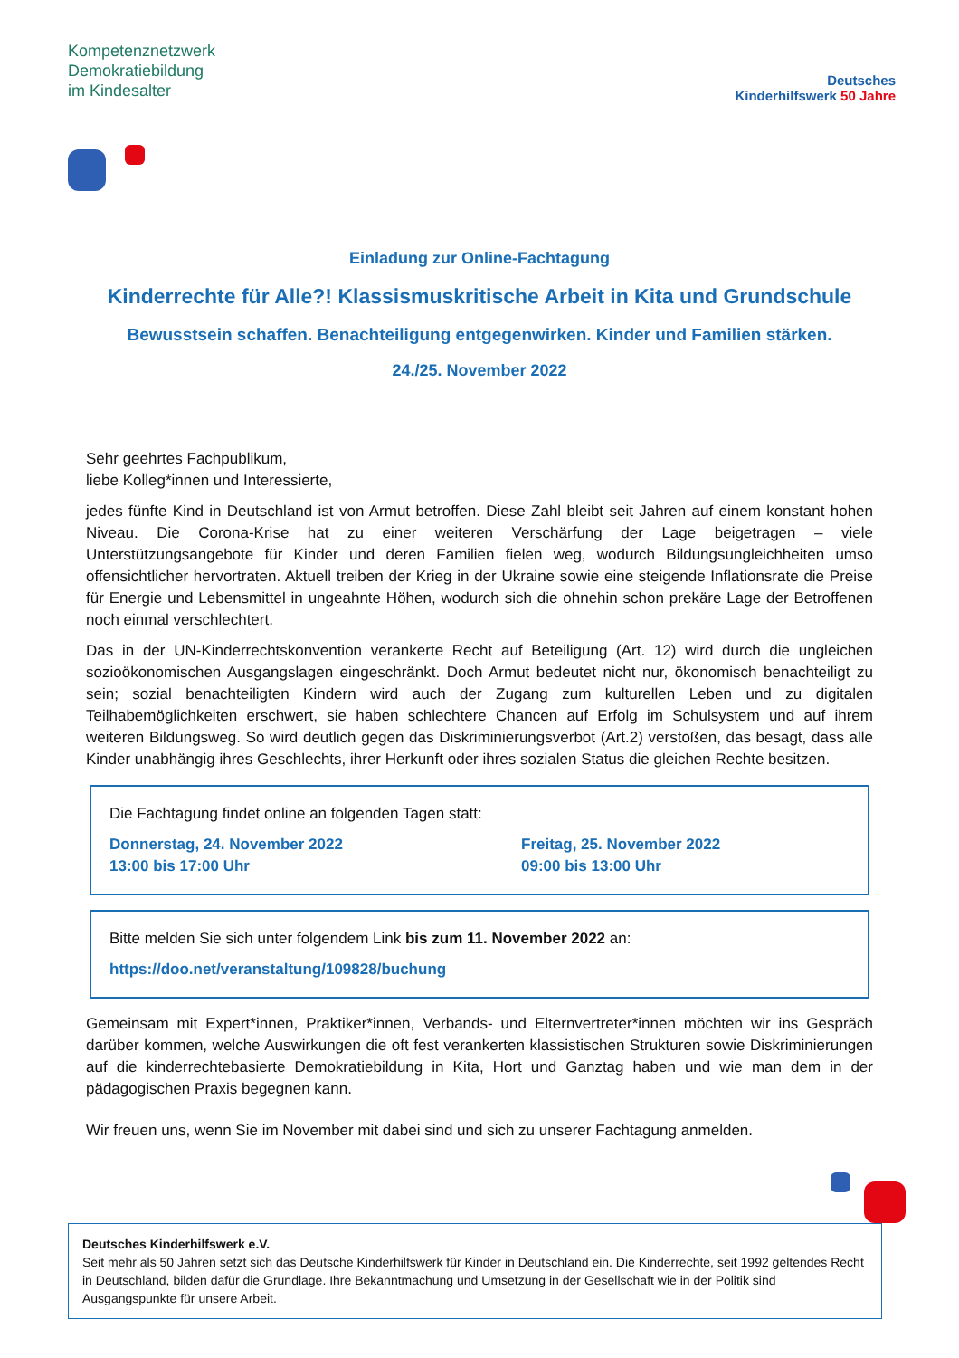Kompetenznetzwerk
Demokratiebildung
im Kindesalter
Deutsches
Kinderhilfswerk 50 Jahre
Einladung zur Online-Fachtagung
Kinderrechte für Alle?! Klassismuskritische Arbeit in Kita und Grundschule
Bewusstsein schaffen. Benachteiligung entgegenwirken. Kinder und Familien stärken.
24./25. November 2022
Sehr geehrtes Fachpublikum,
liebe Kolleg*innen und Interessierte,
jedes fünfte Kind in Deutschland ist von Armut betroffen. Diese Zahl bleibt seit Jahren auf einem konstant hohen Niveau. Die Corona-Krise hat zu einer weiteren Verschärfung der Lage beigetragen – viele Unterstützungsangebote für Kinder und deren Familien fielen weg, wodurch Bildungsungleichheiten umso offensichtlicher hervortraten. Aktuell treiben der Krieg in der Ukraine sowie eine steigende Inflationsrate die Preise für Energie und Lebensmittel in ungeahnte Höhen, wodurch sich die ohnehin schon prekäre Lage der Betroffenen noch einmal verschlechtert.
Das in der UN-Kinderrechtskonvention verankerte Recht auf Beteiligung (Art. 12) wird durch die ungleichen sozioökonomischen Ausgangslagen eingeschränkt. Doch Armut bedeutet nicht nur, ökonomisch benachteiligt zu sein; sozial benachteiligten Kindern wird auch der Zugang zum kulturellen Leben und zu digitalen Teilhabemöglichkeiten erschwert, sie haben schlechtere Chancen auf Erfolg im Schulsystem und auf ihrem weiteren Bildungsweg. So wird deutlich gegen das Diskriminierungsverbot (Art.2) verstoßen, das besagt, dass alle Kinder unabhängig ihres Geschlechts, ihrer Herkunft oder ihres sozialen Status die gleichen Rechte besitzen.
Die Fachtagung findet online an folgenden Tagen statt:
Donnerstag, 24. November 2022
13:00 bis 17:00 Uhr
Freitag, 25. November 2022
09:00 bis 13:00 Uhr
Bitte melden Sie sich unter folgendem Link bis zum 11. November 2022 an:
https://doo.net/veranstaltung/109828/buchung
Gemeinsam mit Expert*innen, Praktiker*innen, Verbands- und Elternvertreter*innen möchten wir ins Gespräch darüber kommen, welche Auswirkungen die oft fest verankerten klassistischen Strukturen sowie Diskriminierungen auf die kinderrechtebasierte Demokratiebildung in Kita, Hort und Ganztag haben und wie man dem in der pädagogischen Praxis begegnen kann.
Wir freuen uns, wenn Sie im November mit dabei sind und sich zu unserer Fachtagung anmelden.
Deutsches Kinderhilfswerk e.V.
Seit mehr als 50 Jahren setzt sich das Deutsche Kinderhilfswerk für Kinder in Deutschland ein. Die Kinderrechte, seit 1992 geltendes Recht in Deutschland, bilden dafür die Grundlage. Ihre Bekanntmachung und Umsetzung in der Gesellschaft wie in der Politik sind Ausgangspunkte für unsere Arbeit.